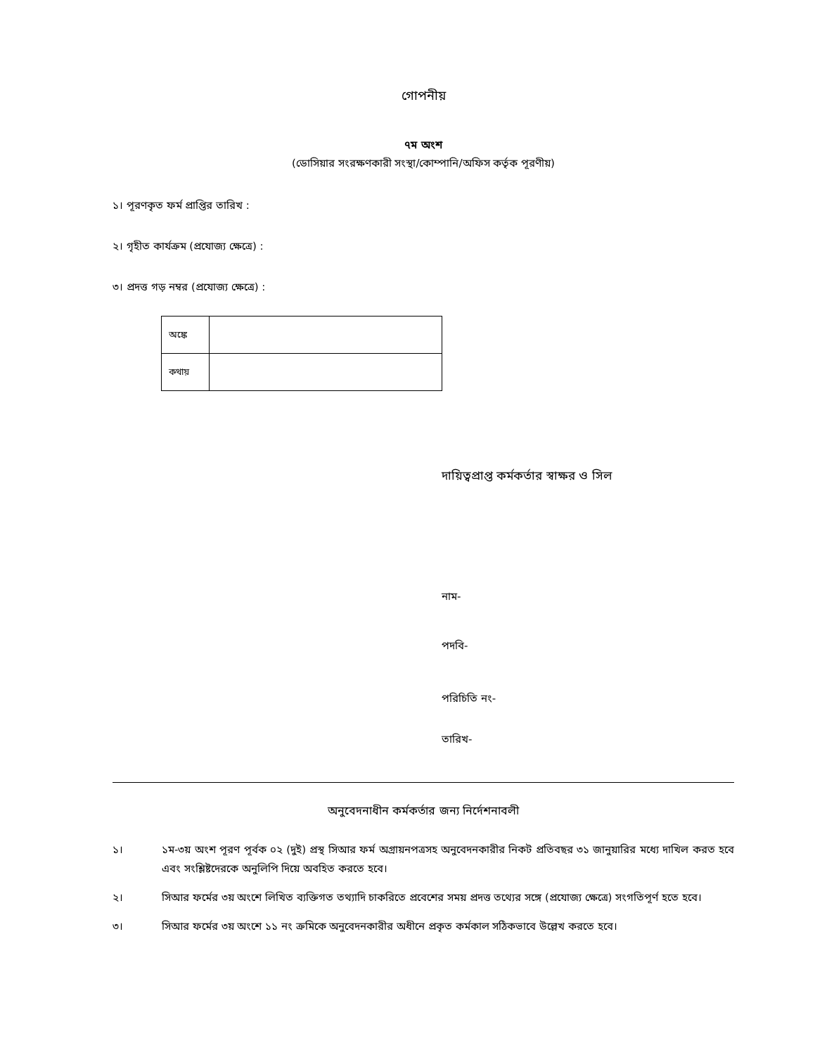গোপনীয়
৭ম অংশ
(ডোসিয়ার সংরক্ষণকারী সংস্থা/কোম্পানি/অফিস কর্তৃক পূরণীয়)
১। পূরণকৃত ফর্ম প্রাপ্তির তারিখ :
২। গৃহীত কার্যক্রম (প্রযোজ্য ক্ষেত্রে) :
৩। প্রদত্ত গড় নম্বর (প্রযোজ্য ক্ষেত্রে) :
| অঙ্কে | |
| কথায় | |
দায়িত্বপ্রাপ্ত কর্মকর্তার স্বাক্ষর ও সিল
নাম-
পদবি-
পরিচিতি নং-
তারিখ-
অনুবেদনাধীন কর্মকর্তার জন্য নির্দেশনাবলী
১। ১ম-৩য় অংশ পূরণ পূর্বক ০২ (দুই) প্রস্থ সিআর ফর্ম অগ্রায়নপত্রসহ অনুবেদনকারীর নিকট প্রতিবছর ৩১ জানুয়ারির মধ্যে দাখিল করত হবে এবং সংশ্লিষ্টদেরকে অনুলিপি দিয়ে অবহিত করতে হবে।
২। সিআর ফর্মের ৩য় অংশে লিখিত ব্যক্তিগত তথ্যাদি চাকরিতে প্রবেশের সময় প্রদত্ত তথ্যের সঙ্গে (প্রযোজ্য ক্ষেত্রে) সংগতিপূর্ণ হতে হবে।
৩। সিআর ফর্মের ৩য় অংশে ১১ নং ক্রমিকে অনুবেদনকারীর অধীনে প্রকৃত কর্মকাল সঠিকভাবে উল্লেখ করতে হবে।